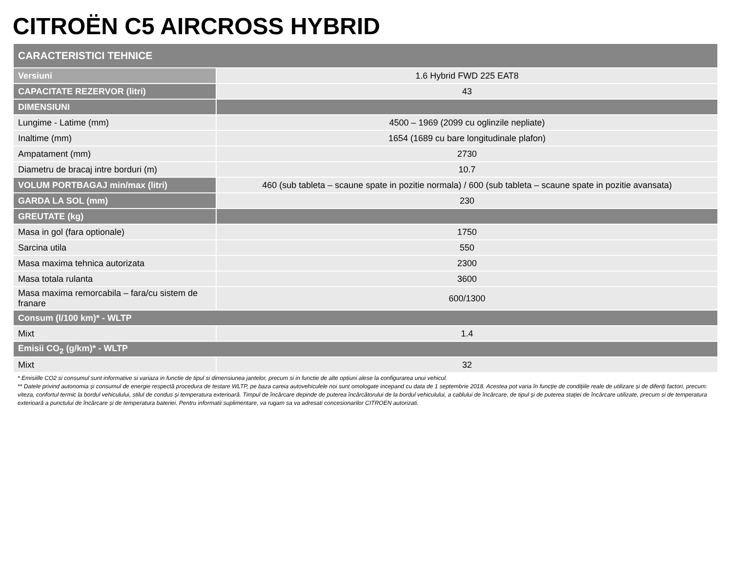CITROËN C5 AIRCROSS HYBRID
| CARACTERISTICI TEHNICE | |
| --- | --- |
| Versiuni | 1.6 Hybrid FWD 225 EAT8 |
| CAPACITATE REZERVOR (litri) | 43 |
| DIMENSIUNI | |
| Lungime - Latime (mm) | 4500 – 1969 (2099 cu oglinzile nepliate) |
| Inaltime (mm) | 1654 (1689 cu bare longitudinale plafon) |
| Ampatament (mm) | 2730 |
| Diametru de bracaj intre borduri (m) | 10.7 |
| VOLUM PORTBAGAJ min/max (litri) | 460 (sub tableta – scaune spate in pozitie normala) / 600 (sub tableta – scaune spate in pozitie avansata) |
| GARDA LA SOL (mm) | 230 |
| GREUTATE (kg) | |
| Masa in gol (fara optionale) | 1750 |
| Sarcina utila | 550 |
| Masa maxima tehnica autorizata | 2300 |
| Masa totala rulanta | 3600 |
| Masa maxima remorcabila – fara/cu sistem de franare | 600/1300 |
| Consum (l/100 km)* - WLTP | |
| Mixt | 1.4 |
| Emisii CO<sub>2</sub> (g/km)* - WLTP | |
| Mixt | 32 |
* Emisiille CO2 si consumul sunt informative si variaza in functie de tipul si dimensiunea jantelor, precum si in functie de alte optiuni alese la configurarea unui vehicul.
** Datele privind autonomia și consumul de energie respectă procedura de testare WLTP, pe baza careia autovehiculele noi sunt omologate incepand cu data de 1 septembrie 2018. Acestea pot varia în funcție de condițiile reale de utilizare și de diferiți factori, precum: viteza, confortul termic la bordul vehiculului, stilul de condus și temperatura exterioară. Timpul de încărcare depinde de puterea încărcătorului de la bordul vehiculului, a cablului de încărcare, de tipul și de puterea stației de încărcare utilizate, precum si de temperatura exterioară a punctului de încărcare și de temperatura bateriei. Pentru informatii suplimentare, va rugam sa va adresati concesionarilor CITROEN autorizati.